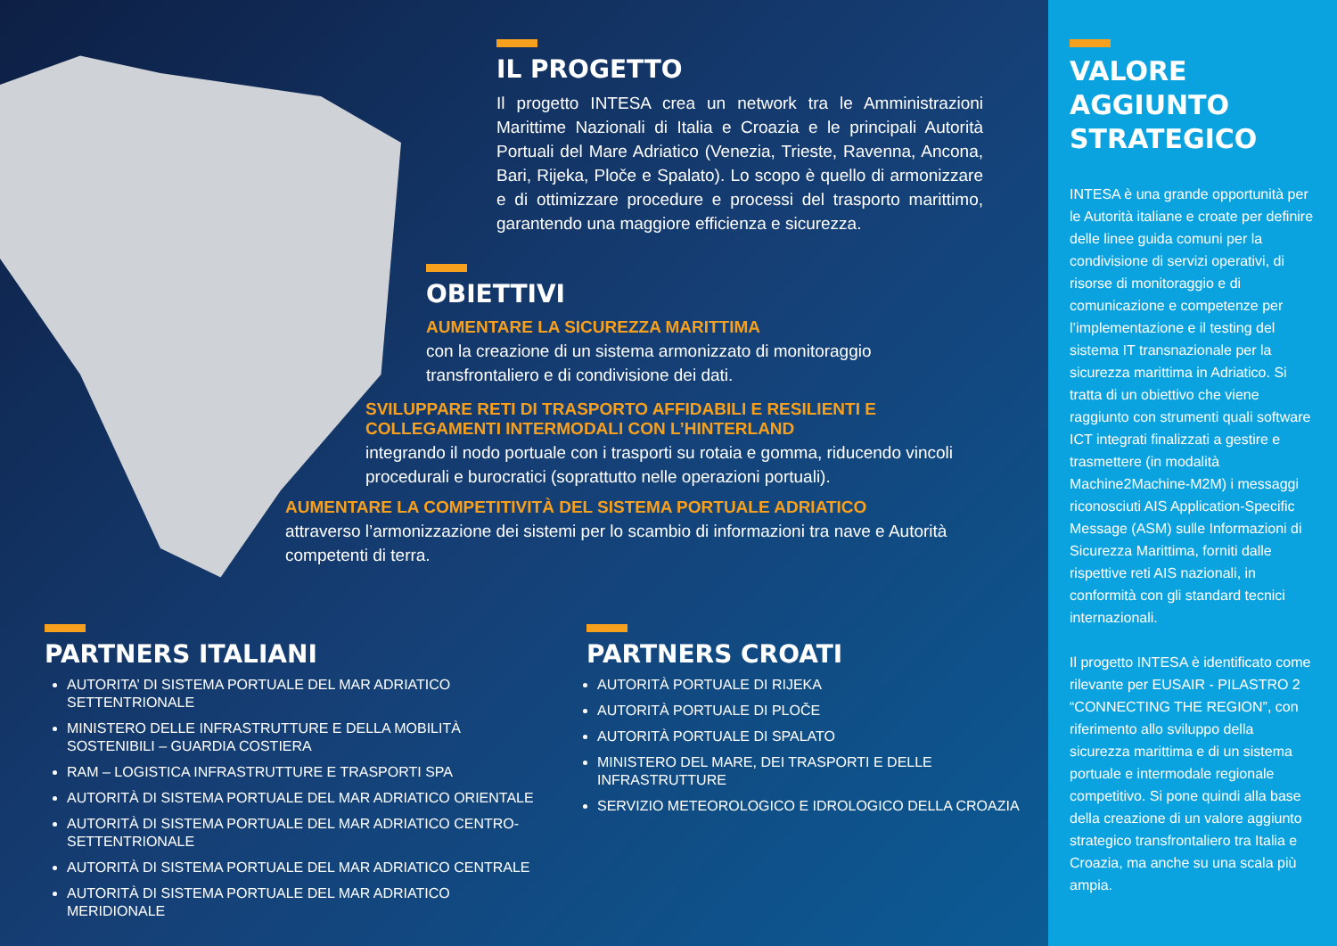IL PROGETTO
Il progetto INTESA crea un network tra le Amministrazioni Marittime Nazionali di Italia e Croazia e le principali Autorità Portuali del Mare Adriatico (Venezia, Trieste, Ravenna, Ancona, Bari, Rijeka, Ploče e Spalato). Lo scopo è quello di armonizzare e di ottimizzare procedure e processi del trasporto marittimo, garantendo una maggiore efficienza e sicurezza.
OBIETTIVI
AUMENTARE LA SICUREZZA MARITTIMA
con la creazione di un sistema armonizzato di monitoraggio transfrontaliero e di condivisione dei dati.
SVILUPPARE RETI DI TRASPORTO AFFIDABILI E RESILIENTI E COLLEGAMENTI INTERMODALI CON L’HINTERLAND
integrando il nodo portuale con i trasporti su rotaia e gomma, riducendo vincoli procedurali e burocratici (soprattutto nelle operazioni portuali).
AUMENTARE LA COMPETITIVITÀ DEL SISTEMA PORTUALE ADRIATICO
attraverso l’armonizzazione dei sistemi per lo scambio di informazioni tra nave e Autorità competenti di terra.
PARTNERS ITALIANI
AUTORITA’ DI SISTEMA PORTUALE DEL MAR ADRIATICO SETTENTRIONALE
MINISTERO DELLE INFRASTRUTTURE E DELLA MOBILITÀ SOSTENIBILI – GUARDIA COSTIERA
RAM – LOGISTICA INFRASTRUTTURE E TRASPORTI SPA
AUTORITÀ DI SISTEMA PORTUALE DEL MAR ADRIATICO ORIENTALE
AUTORITÀ DI SISTEMA PORTUALE DEL MAR ADRIATICO CENTRO-SETTENTRIONALE
AUTORITÀ DI SISTEMA PORTUALE DEL MAR ADRIATICO CENTRALE
AUTORITÀ DI SISTEMA PORTUALE DEL MAR ADRIATICO MERIDIONALE
PARTNERS CROATI
AUTORITÀ PORTUALE DI RIJEKA
AUTORITÀ PORTUALE DI PLOČE
AUTORITÀ PORTUALE DI SPALATO
MINISTERO DEL MARE, DEI TRASPORTI E DELLE INFRASTRUTTURE
SERVIZIO METEOROLOGICO E IDROLOGICO DELLA CROAZIA
VALORE AGGIUNTO STRATEGICO
INTESA è una grande opportunità per le Autorità italiane e croate per definire delle linee guida comuni per la condivisione di servizi operativi, di risorse di monitoraggio e di comunicazione e competenze per l’implementazione e il testing del sistema IT transnazionale per la sicurezza marittima in Adriatico. Si tratta di un obiettivo che viene raggiunto con strumenti quali software ICT integrati finalizzati a gestire e trasmettere (in modalità Machine2Machine-M2M) i messaggi riconosciuti AIS Application-Specific Message (ASM) sulle Informazioni di Sicurezza Marittima, forniti dalle rispettive reti AIS nazionali, in conformità con gli standard tecnici internazionali.
Il progetto INTESA è identificato come rilevante per EUSAIR - PILASTRO 2 “CONNECTING THE REGION”, con riferimento allo sviluppo della sicurezza marittima e di un sistema portuale e intermodale regionale competitivo. Si pone quindi alla base della creazione di un valore aggiunto strategico transfrontaliero tra Italia e Croazia, ma anche su una scala più ampia.